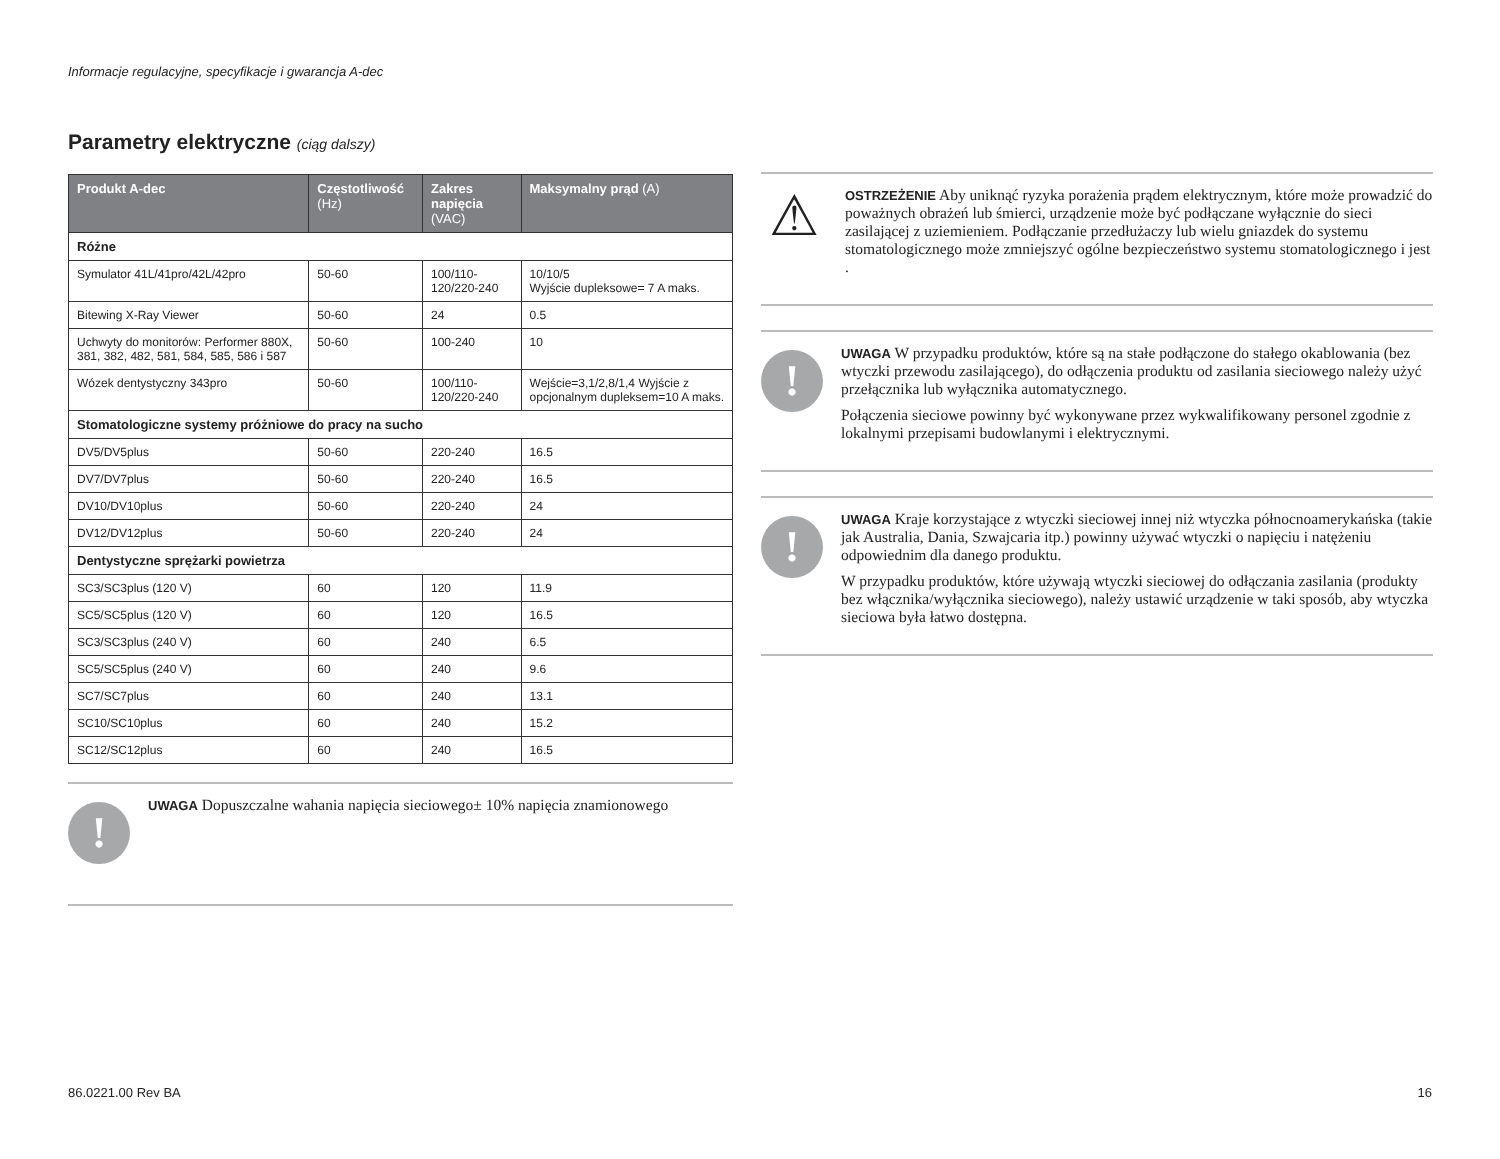Informacje regulacyjne, specyfikacje i gwarancja A-dec
Parametry elektryczne (ciąg dalszy)
| Produkt A-dec | Częstotliwość (Hz) | Zakres napięcia (VAC) | Maksymalny prąd (A) |
| --- | --- | --- | --- |
| Różne | | | |
| Symulator 41L/41pro/42L/42pro | 50-60 | 100/110-120/220-240 | 10/10/5 Wyjście dupleksowe= 7 A maks. |
| Bitewing X-Ray Viewer | 50-60 | 24 | 0.5 |
| Uchwyty do monitorów: Performer 880X, 381, 382, 482, 581, 584, 585, 586 i 587 | 50-60 | 100-240 | 10 |
| Wózek dentystyczny 343pro | 50-60 | 100/110-120/220-240 | Wejście=3,1/2,8/1,4 Wyjście z opcjonalnym dupleksem=10 A maks. |
| Stomatologiczne systemy próżniowe do pracy na sucho | | | |
| DV5/DV5plus | 50-60 | 220-240 | 16.5 |
| DV7/DV7plus | 50-60 | 220-240 | 16.5 |
| DV10/DV10plus | 50-60 | 220-240 | 24 |
| DV12/DV12plus | 50-60 | 220-240 | 24 |
| Dentystyczne sprężarki powietrza | | | |
| SC3/SC3plus (120 V) | 60 | 120 | 11.9 |
| SC5/SC5plus (120 V) | 60 | 120 | 16.5 |
| SC3/SC3plus (240 V) | 60 | 240 | 6.5 |
| SC5/SC5plus (240 V) | 60 | 240 | 9.6 |
| SC7/SC7plus | 60 | 240 | 13.1 |
| SC10/SC10plus | 60 | 240 | 15.2 |
| SC12/SC12plus | 60 | 240 | 16.5 |
!
UWAGA Dopuszczalne wahania napięcia sieciowego± 10% napięcia znamionowego
⚠
OSTRZEŻENIE Aby uniknąć ryzyka porażenia prądem elektrycznym, które może prowadzić do poważnych obrażeń lub śmierci, urządzenie może być podłączane wyłącznie do sieci zasilającej z uziemieniem. Podłączanie przedłużaczy lub wielu gniazdek do systemu stomatologicznego może zmniejszyć ogólne bezpieczeństwo systemu stomatologicznego i jest .
!
UWAGA W przypadku produktów, które są na stałe podłączone do stałego okablowania (bez wtyczki przewodu zasilającego), do odłączenia produktu od zasilania sieciowego należy użyć przełącznika lub wyłącznika automatycznego.
Połączenia sieciowe powinny być wykonywane przez wykwalifikowany personel zgodnie z lokalnymi przepisami budowlanymi i elektrycznymi.
!
UWAGA Kraje korzystające z wtyczki sieciowej innej niż wtyczka północnoamerykańska (takie jak Australia, Dania, Szwajcaria itp.) powinny używać wtyczki o napięciu i natężeniu odpowiednim dla danego produktu.
W przypadku produktów, które używają wtyczki sieciowej do odłączania zasilania (produkty bez włącznika/wyłącznika sieciowego), należy ustawić urządzenie w taki sposób, aby wtyczka sieciowa była łatwo dostępna.
86.0221.00 Rev BA 16